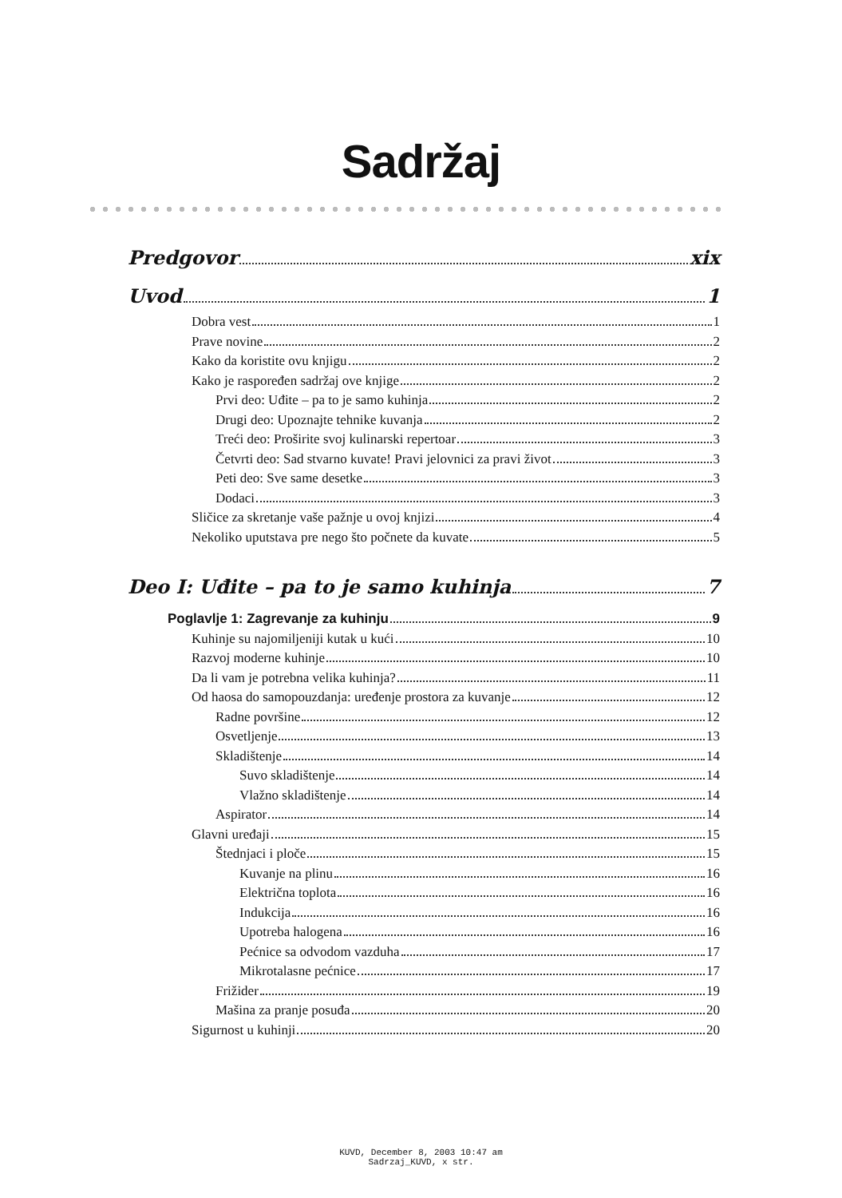Sadržaj
Predgovor xix
Uvod 1
Dobra vest 1
Prave novine 2
Kako da koristite ovu knjigu 2
Kako je raspoređen sadržaj ove knjige 2
Prvi deo: Uđite – pa to je samo kuhinja 2
Drugi deo: Upoznajte tehnike kuvanja 2
Treći deo: Proširite svoj kulinarski repertoar 3
Četvrti deo: Sad stvarno kuvate! Pravi jelovnici za pravi život 3
Peti deo: Sve same desetke 3
Dodaci 3
Sličice za skretanje vaše pažnje u ovoj knjizi 4
Nekoliko uputstava pre nego što počnete da kuvate 5
Deo I: Uđite – pa to je samo kuhinja 7
Poglavlje 1: Zagrevanje za kuhinju 9
Kuhinje su najomiljeniji kutak u kući 10
Razvoj moderne kuhinje 10
Da li vam je potrebna velika kuhinja? 11
Od haosa do samopouzdanja: uređenje prostora za kuvanje 12
Radne površine 12
Osvetljenje 13
Skladištenje 14
Suvo skladištenje 14
Vlažno skladištenje 14
Aspirator 14
Glavni uređaji 15
Štednjaci i ploče 15
Kuvanje na plinu 16
Električna toplota 16
Indukcija 16
Upotreba halogena 16
Pećnice sa odvodom vazduha 17
Mikrotalasne pećnice 17
Frižider 19
Mašina za pranje posuđa 20
Sigurnost u kuhinji 20
KUVD, December 8, 2003 10:47 am
Sadrzaj_KUVD, x str.